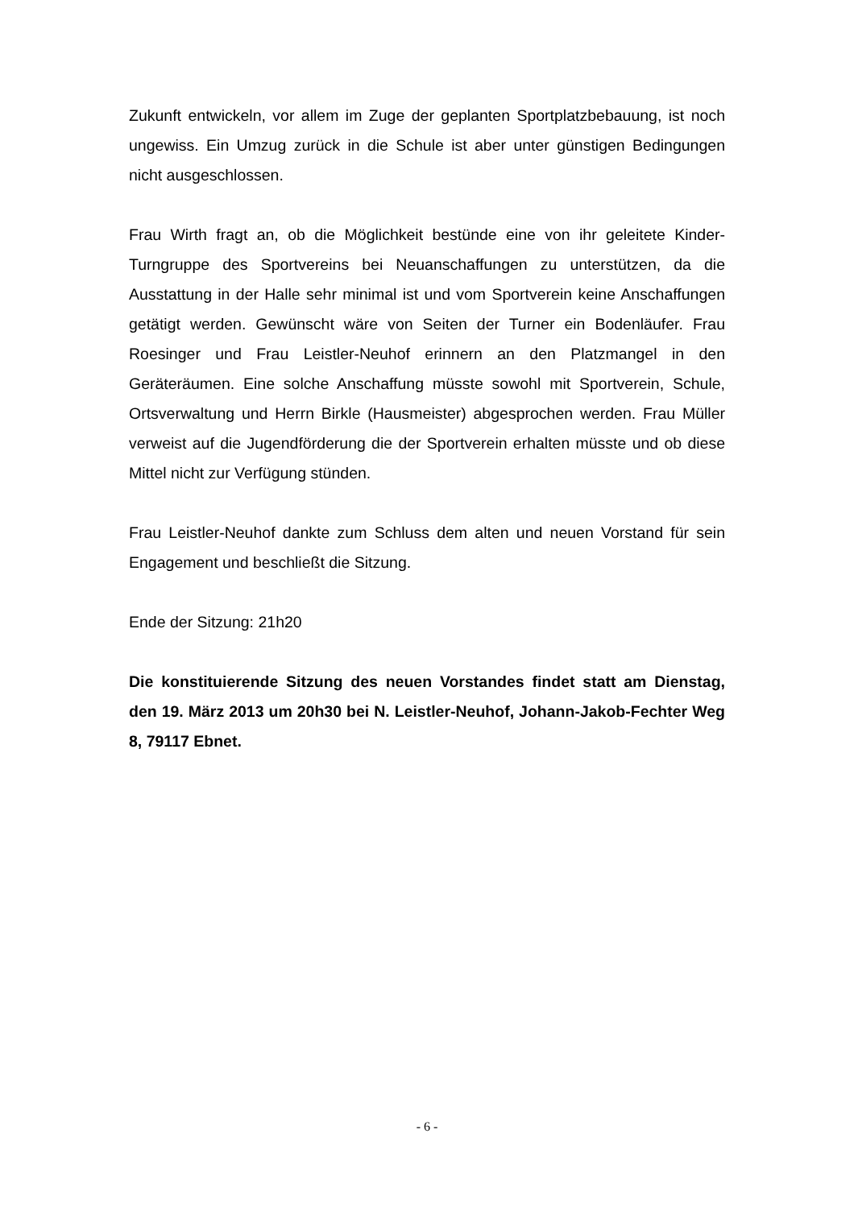Zukunft entwickeln, vor allem im Zuge der geplanten Sportplatzbebauung, ist noch ungewiss. Ein Umzug zurück in die Schule ist aber unter günstigen Bedingungen nicht ausgeschlossen.
Frau Wirth fragt an, ob die Möglichkeit bestünde eine von ihr geleitete Kinder-Turngruppe des Sportvereins bei Neuanschaffungen zu unterstützen, da die Ausstattung in der Halle sehr minimal ist und vom Sportverein keine Anschaffungen getätigt werden. Gewünscht wäre von Seiten der Turner ein Bodenläufer. Frau Roesinger und Frau Leistler-Neuhof erinnern an den Platzmangel in den Geräteräumen. Eine solche Anschaffung müsste sowohl mit Sportverein, Schule, Ortsverwaltung und Herrn Birkle (Hausmeister) abgesprochen werden. Frau Müller verweist auf die Jugendförderung die der Sportverein erhalten müsste und ob diese Mittel nicht zur Verfügung stünden.
Frau Leistler-Neuhof dankte zum Schluss dem alten und neuen Vorstand für sein Engagement und beschließt die Sitzung.
Ende der Sitzung: 21h20
Die konstituierende Sitzung des neuen Vorstandes findet statt am Dienstag, den 19. März 2013 um 20h30 bei N. Leistler-Neuhof, Johann-Jakob-Fechter Weg 8, 79117 Ebnet.
- 6 -